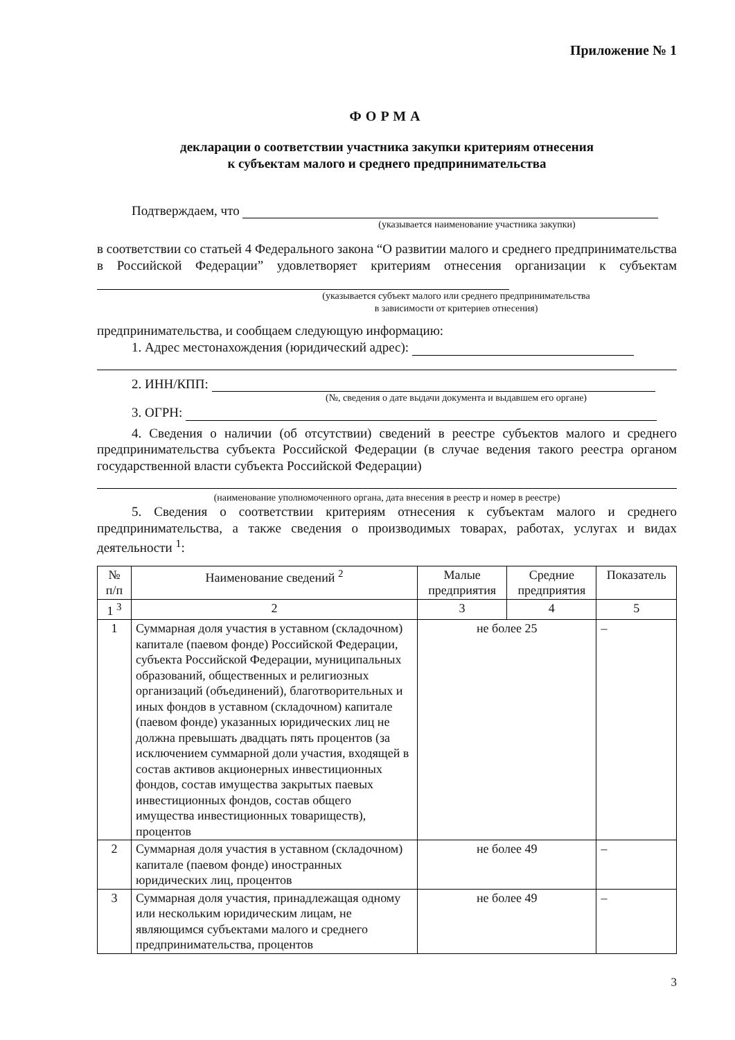Приложение № 1
ФОРМА
декларации о соответствии участника закупки критериям отнесения
к субъектам малого и среднего предпринимательства
Подтверждаем, что
(указывается наименование участника закупки)
в соответствии со статьей 4 Федерального закона “О развитии малого и среднего предпринимательства в Российской Федерации” удовлетворяет критериям отнесения организации к субъектам
(указывается субъект малого или среднего предпринимательства
в зависимости от критериев отнесения)
предпринимательства, и сообщаем следующую информацию:
1. Адрес местонахождения (юридический адрес):
2. ИНН/КПП:
(№, сведения о дате выдачи документа и выдавшем его органе)
3. ОГРН:
4. Сведения о наличии (об отсутствии) сведений в реестре субъектов малого и среднего предпринимательства субъекта Российской Федерации (в случае ведения такого реестра органом государственной власти субъекта Российской Федерации)
(наименование уполномоченного органа, дата внесения в реестр и номер в реестре)
5. Сведения о соответствии критериям отнесения к субъектам малого и среднего предпринимательства, а также сведения о производимых товарах, работах, услугах и видах деятельности <sup>1</sup>:
| № п/п | Наименование сведений <sup>2</sup> | Малые предприятия | Средние предприятия | Показатель |
| --- | --- | --- | --- | --- |
| 1 <sup>3</sup> | 2 | 3 | 4 | 5 |
| 1 | Суммарная доля участия в уставном (складочном) капитале (паевом фонде) Российской Федерации, субъекта Российской Федерации, муниципальных образований, общественных и религиозных организаций (объединений), благотворительных и иных фондов в уставном (складочном) капитале (паевом фонде) указанных юридических лиц не должна превышать двадцать пять процентов (за исключением суммарной доли участия, входящей в состав активов акционерных инвестиционных фондов, состав имущества закрытых паевых инвестиционных фондов, состав общего имущества инвестиционных товариществ), процентов | не более 25 | | – |
| 2 | Суммарная доля участия в уставном (складочном) капитале (паевом фонде) иностранных юридических лиц, процентов | не более 49 | | – |
| 3 | Суммарная доля участия, принадлежащая одному или нескольким юридическим лицам, не являющимся субъектами малого и среднего предпринимательства, процентов | не более 49 | | – |
3